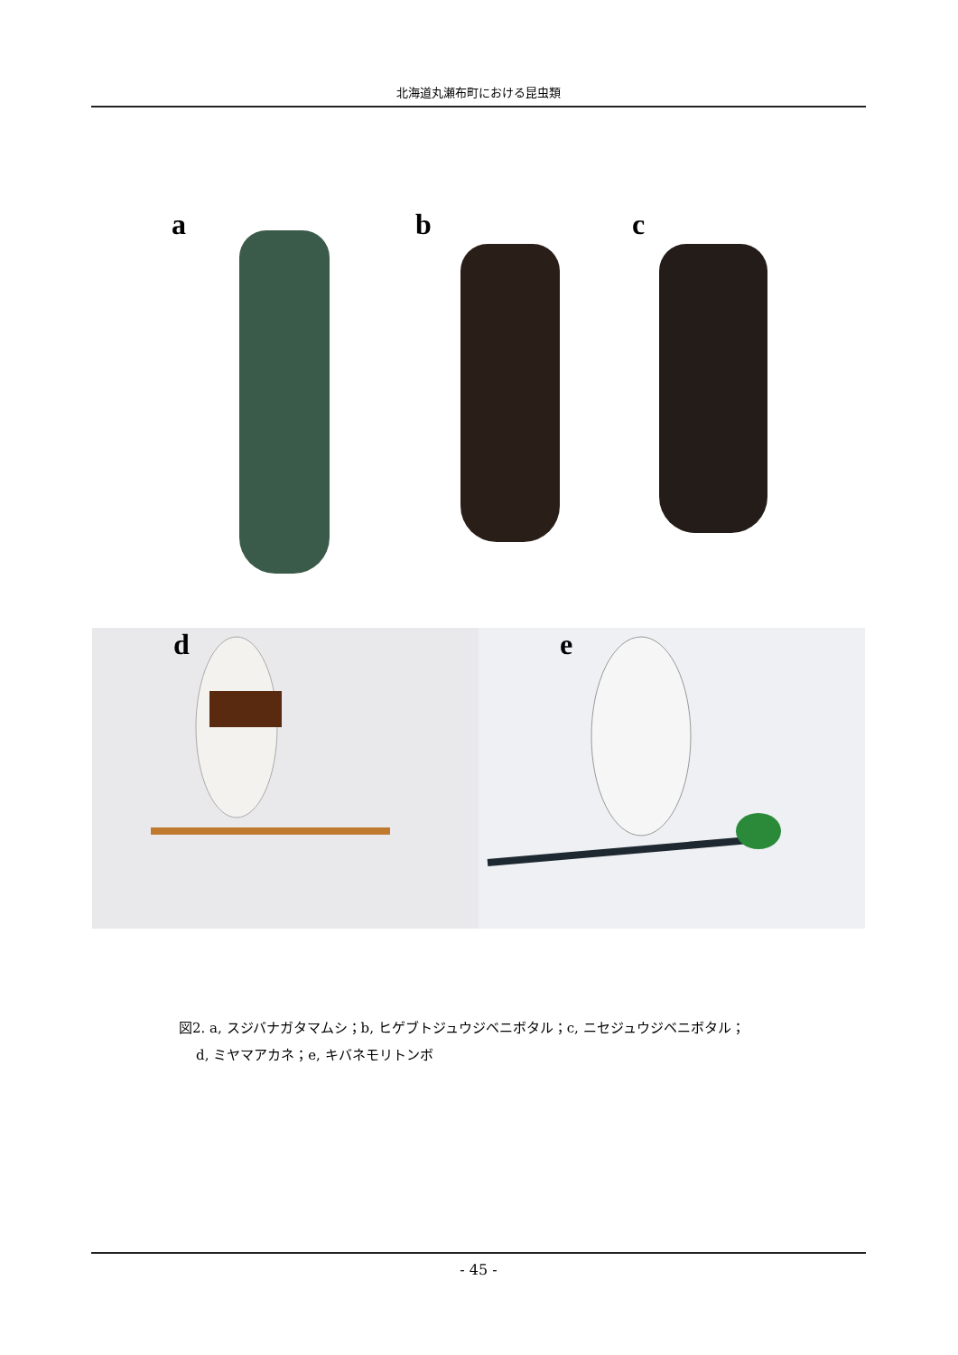北海道丸瀬布町における昆虫類
a
b
c
d
e
図2. a, スジバナガタマムシ；b, ヒゲブトジュウジベニボタル；c, ニセジュウジベニボタル；
d, ミヤマアカネ；e, キバネモリトンボ
- 45 -